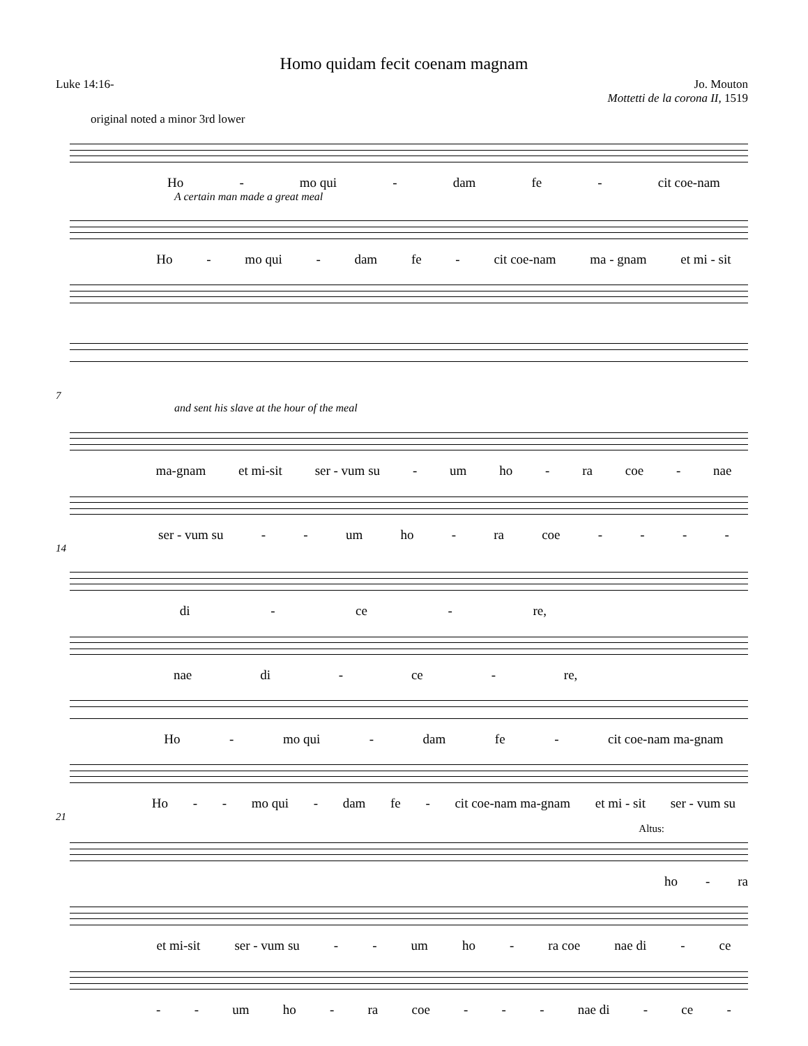Homo quidam fecit coenam magnam
Luke 14:16- Jo. Mouton
Mottetti de la corona II, 1519
original noted a minor 3rd lower
Ho - mo qui - dam fe - cit coe-nam
A certain man made a great meal
Ho - mo qui - dam fe - cit coe-nam ma - gnam et mi - sit
7
and sent his slave at the hour of the meal
ma-gnam et mi-sit ser - vum su - um ho - ra coe - nae
ser - vum su - - um ho - ra coe - - - -
14
di - ce - re,
nae di - ce - re,
Ho - mo qui - dam fe - cit coe-nam ma-gnam
Ho - - mo qui - dam fe - cit coe-nam ma-gnam et mi - sit ser - vum su
21
Altus:
ho - ra
et mi-sit ser - vum su - - um ho - ra coe nae di - ce
- - um ho - ra coe - - - nae di - ce -